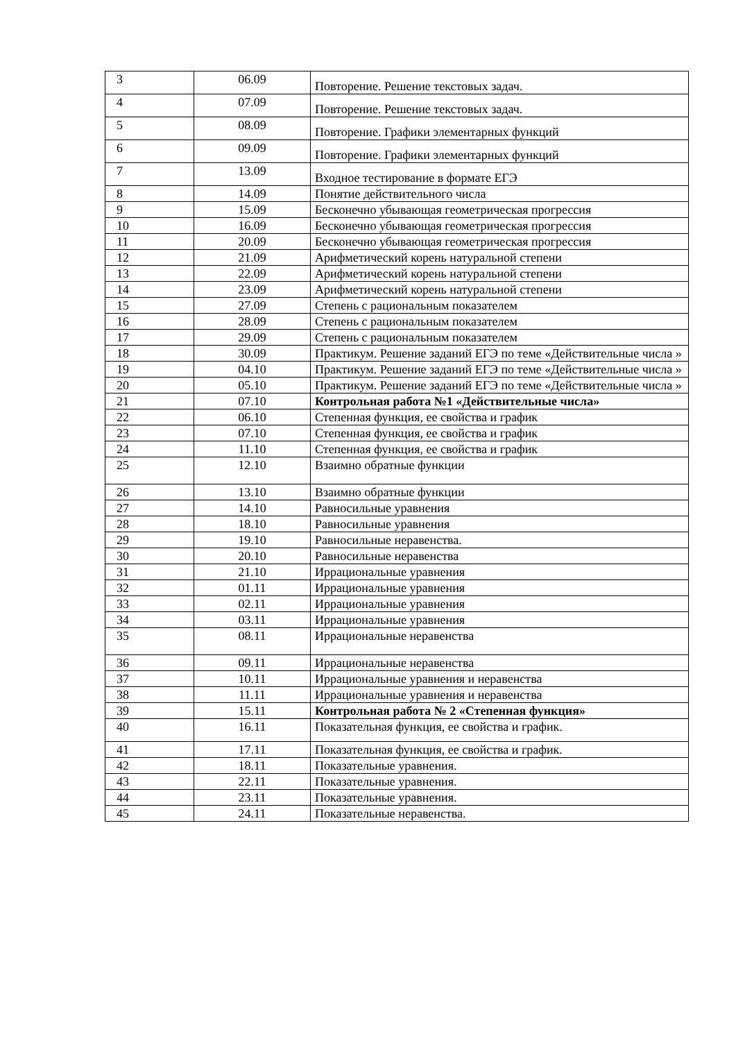| 3 | 06.09 | Повторение. Решение текстовых задач. |
| 4 | 07.09 | Повторение. Решение текстовых задач. |
| 5 | 08.09 | Повторение. Графики элементарных функций |
| 6 | 09.09 | Повторение. Графики элементарных функций |
| 7 | 13.09 | Входное тестирование в формате ЕГЭ |
| 8 | 14.09 | Понятие действительного числа |
| 9 | 15.09 | Бесконечно убывающая геометрическая прогрессия |
| 10 | 16.09 | Бесконечно убывающая геометрическая прогрессия |
| 11 | 20.09 | Бесконечно убывающая геометрическая прогрессия |
| 12 | 21.09 | Арифметический корень натуральной степени |
| 13 | 22.09 | Арифметический корень натуральной степени |
| 14 | 23.09 | Арифметический корень натуральной степени |
| 15 | 27.09 | Степень с рациональным показателем |
| 16 | 28.09 | Степень с рациональным показателем |
| 17 | 29.09 | Степень с рациональным показателем |
| 18 | 30.09 | Практикум. Решение заданий ЕГЭ по теме «Действительные числа » |
| 19 | 04.10 | Практикум. Решение заданий ЕГЭ по теме «Действительные числа » |
| 20 | 05.10 | Практикум. Решение заданий ЕГЭ по теме «Действительные числа » |
| 21 | 07.10 | Контрольная работа №1 «Действительные числа» |
| 22 | 06.10 | Степенная функция, ее свойства и график |
| 23 | 07.10 | Степенная функция, ее свойства и график |
| 24 | 11.10 | Степенная функция, ее свойства и график |
| 25 | 12.10 | Взаимно обратные функции |
| 26 | 13.10 | Взаимно обратные функции |
| 27 | 14.10 | Равносильные уравнения |
| 28 | 18.10 | Равносильные уравнения |
| 29 | 19.10 | Равносильные неравенства. |
| 30 | 20.10 | Равносильные неравенства |
| 31 | 21.10 | Иррациональные уравнения |
| 32 | 01.11 | Иррациональные уравнения |
| 33 | 02.11 | Иррациональные уравнения |
| 34 | 03.11 | Иррациональные уравнения |
| 35 | 08.11 | Иррациональные неравенства |
| 36 | 09.11 | Иррациональные неравенства |
| 37 | 10.11 | Иррациональные уравнения и неравенства |
| 38 | 11.11 | Иррациональные уравнения и неравенства |
| 39 | 15.11 | Контрольная работа № 2 «Степенная функция» |
| 40 | 16.11 | Показательная функция, ее свойства и график. |
| 41 | 17.11 | Показательная функция, ее свойства и график. |
| 42 | 18.11 | Показательные уравнения. |
| 43 | 22.11 | Показательные уравнения. |
| 44 | 23.11 | Показательные уравнения. |
| 45 | 24.11 | Показательные неравенства. |